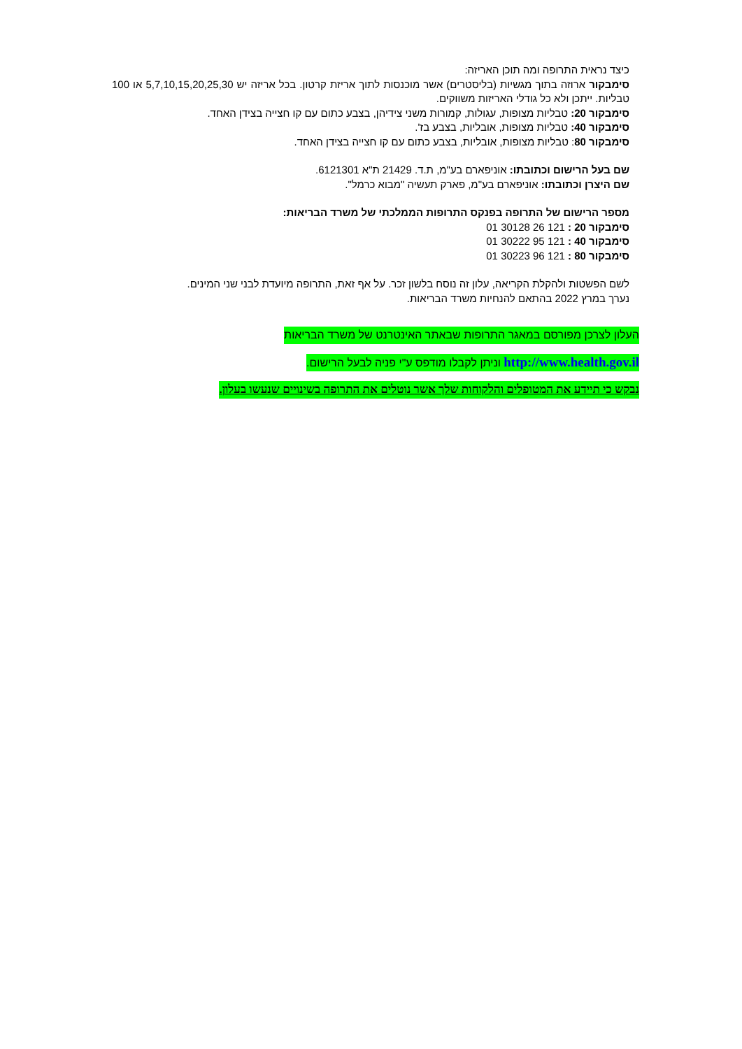כיצד נראית התרופה ומה תוכן האריזה:
סימבקור ארוזה בתוך מגשיות (בליסטרים) אשר מוכנסות לתוך אריזת קרטון. בכל אריזה יש 5,7,10,15,20,25,30 או 100 טבליות. ייתכן ולא כל גודלי האריזות משווקים.
סימבקור 20: טבליות מצופות, עגולות, קמורות משני צידיהן, בצבע כתום עם קו חצייה בצידן האחד.
סימבקור 40: טבליות מצופות, אובליות, בצבע בז'.
סימבקור 80: טבליות מצופות, אובליות, בצבע כתום עם קו חצייה בצידן האחד.
שם בעל הרישום וכתובתו: אוניפארם בע"מ, ת.ד. 21429 ת"א 6121301.
שם היצרן וכתובתו: אוניפארם בע"מ, פארק תעשיה "מבוא כרמל".
מספר הרישום של התרופה בפנקס התרופות הממלכתי של משרד הבריאות:
סימבקור 20 : 121 26 30128 01
סימבקור 40 : 121 95 30222 01
סימבקור 80 : 121 96 30223 01
לשם הפשטות ולהקלת הקריאה, עלון זה נוסח בלשון זכר. על אף זאת, התרופה מיועדת לבני שני המינים.
נערך במרץ 2022 בהתאם להנחיות משרד הבריאות.
העלון לצרכן מפורסם במאגר התרופות שבאתר האינטרנט של משרד הבריאות
http://www.health.gov.il וניתן לקבלו מודפס ע"י פניה לבעל הרישום.
נבקש כי תיידע את המטופלים והלקוחות שלך אשר נוטלים את התרופה בשינויים שנעשו בעלון.